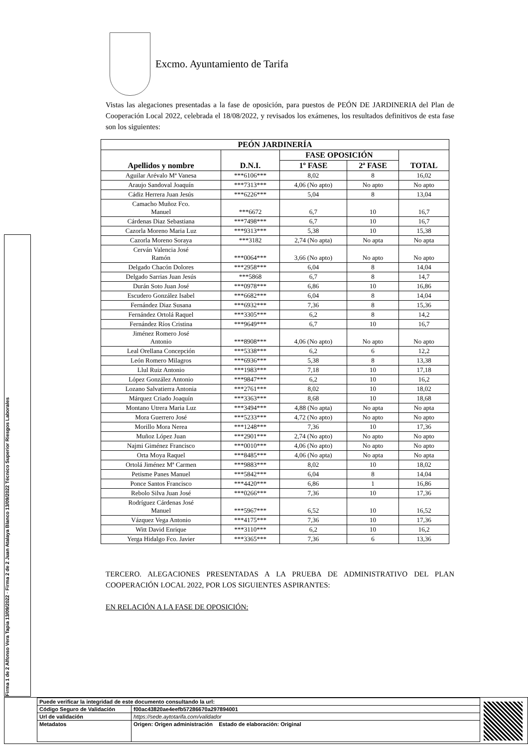Excmo. Ayuntamiento de Tarifa
Firma 1 de 2 Alfonso Vera Tapia 13/09/2022 · Firma 2 de 2 Juan Atalaya Blanco 13/09/2022 Técnico Superior Riesgos Laborales
Vistas las alegaciones presentadas a la fase de oposición, para puestos de PEÓN DE JARDINERIA del Plan de Cooperación Local 2022, celebrada el 18/08/2022, y revisados los exámenes, los resultados definitivos de esta fase son los siguientes:
| PEÓN JARDINERÍA | | | | |
| --- | --- | --- | --- | --- |
| Apellidos y nombre | D.N.I. | FASE OPOSICIÓN | | TOTAL |
| | | 1º FASE | 2ª FASE | |
| Aguilar Arévalo Mª Vanesa | ***6106*** | 8,02 | 8 | 16,02 |
| Araujo Sandoval Joaquín | ***7313*** | 4,06 (No apto) | No apto | No apto |
| Cádiz Herrera Juan Jesús | ***6226*** | 5,04 | 8 | 13,04 |
| Camacho Muñoz Fco. Manuel | ***6672 | 6,7 | 10 | 16,7 |
| Cárdenas Diaz Sebastiana | ***7498*** | 6,7 | 10 | 16,7 |
| Cazorla Moreno Maria Luz | ***9313*** | 5,38 | 10 | 15,38 |
| Cazorla Moreno Soraya | ***3182 | 2,74 (No apta) | No apta | No apta |
| Cerván Valencia José Ramón | ***0064*** | 3,66 (No apto) | No apto | No apto |
| Delgado Chacón Dolores | ***2958*** | 6,04 | 8 | 14,04 |
| Delgado Sarrias Juan Jesús | ***5868 | 6,7 | 8 | 14,7 |
| Durán Soto Juan José | ***0978*** | 6,86 | 10 | 16,86 |
| Escudero González Isabel | ***6682*** | 6,04 | 8 | 14,04 |
| Fernández Diaz Susana | ***6932*** | 7,36 | 8 | 15,36 |
| Fernández Ortolá Raquel | ***3305*** | 6,2 | 8 | 14,2 |
| Fernández Ríos Cristina | ***9649*** | 6,7 | 10 | 16,7 |
| Jiménez Romero José Antonio | ***8908*** | 4,06 (No apto) | No apto | No apto |
| Leal Orellana Concepción | ***5338*** | 6,2 | 6 | 12,2 |
| León Romero Milagros | ***6936*** | 5,38 | 8 | 13,38 |
| Llul Ruiz Antonio | ***1983*** | 7,18 | 10 | 17,18 |
| López González Antonio | ***9847*** | 6,2 | 10 | 16,2 |
| Lozano Salvatierra Antonia | ***2761*** | 8,02 | 10 | 18,02 |
| Márquez Criado Joaquín | ***3363*** | 8,68 | 10 | 18,68 |
| Montano Utrera Maria Luz | ***3494*** | 4,88 (No apta) | No apta | No apta |
| Mora Guerrero José | ***5233*** | 4,72 (No apto) | No apto | No apto |
| Morillo Mora Nerea | ***1248*** | 7,36 | 10 | 17,36 |
| Muñoz López Juan | ***2901*** | 2,74 (No apto) | No apto | No apto |
| Najmi Giménez Francisco | ***0010*** | 4,06 (No apto) | No apto | No apto |
| Orta Moya Raquel | ***8485*** | 4,06 (No apta) | No apta | No apta |
| Ortolá Jiménez Mª Carmen | ***9883*** | 8,02 | 10 | 18,02 |
| Petisme Panes Manuel | ***5842*** | 6,04 | 8 | 14,04 |
| Ponce Santos Francisco | ***4420*** | 6,86 | 1 | 16,86 |
| Rebolo Silva Juan José | ***0266*** | 7,36 | 10 | 17,36 |
| Rodríguez Cárdenas José Manuel | ***5967*** | 6,52 | 10 | 16,52 |
| Vázquez Vega Antonio | ***4175*** | 7,36 | 10 | 17,36 |
| Witt David Enrique | ***3110*** | 6,2 | 10 | 16,2 |
| Yerga Hidalgo Fco. Javier | ***3365*** | 7,36 | 6 | 13,36 |
TERCERO. ALEGACIONES PRESENTADAS A LA PRUEBA DE ADMINISTRATIVO DEL PLAN COOPERACIÓN LOCAL 2022, POR LOS SIGUIENTES ASPIRANTES:
EN RELACIÓN A LA FASE DE OPOSICIÓN:
| Puede verificar la integridad de este documento consultando la url: | |
| Código Seguro de Validación | f00ac43820ae4eefb57286670a297894001 |
| Url de validación | https://sede.aytotarifa.com/validador |
| Metadatos | Origen: Origen administración Estado de elaboración: Original |